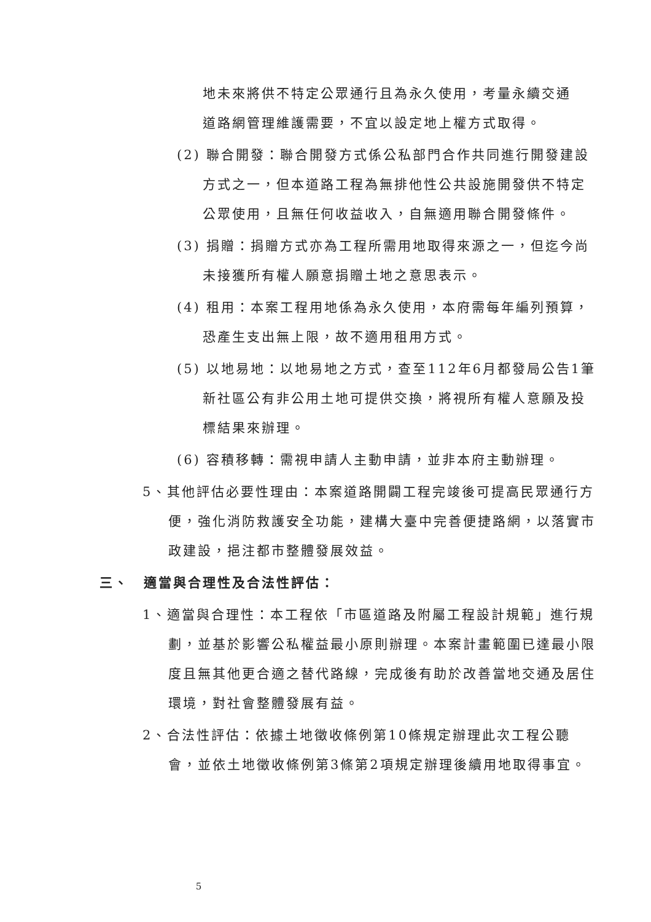地未來將供不特定公眾通行且為永久使用，考量永續交通道路網管理維護需要，不宜以設定地上權方式取得。
(2) 聯合開發：聯合開發方式係公私部門合作共同進行開發建設方式之一，但本道路工程為無排他性公共設施開發供不特定公眾使用，且無任何收益收入，自無適用聯合開發條件。
(3) 捐贈：捐贈方式亦為工程所需用地取得來源之一，但迄今尚未接獲所有權人願意捐贈土地之意思表示。
(4) 租用：本案工程用地係為永久使用，本府需每年編列預算，恐產生支出無上限，故不適用租用方式。
(5) 以地易地：以地易地之方式，查至112年6月都發局公告1筆新社區公有非公用土地可提供交換，將視所有權人意願及投標結果來辦理。
(6) 容積移轉：需視申請人主動申請，並非本府主動辦理。
5、其他評估必要性理由：本案道路開闢工程完竣後可提高民眾通行方便，強化消防救護安全功能，建構大臺中完善便捷路網，以落實市政建設，挹注都市整體發展效益。
三、　適當與合理性及合法性評估：
1、適當與合理性：本工程依「市區道路及附屬工程設計規範」進行規劃，並基於影響公私權益最小原則辦理。本案計畫範圍已達最小限度且無其他更合適之替代路線，完成後有助於改善當地交通及居住環境，對社會整體發展有益。
2、合法性評估：依據土地徵收條例第10條規定辦理此次工程公聽會，並依土地徵收條例第3條第2項規定辦理後續用地取得事宜。
5